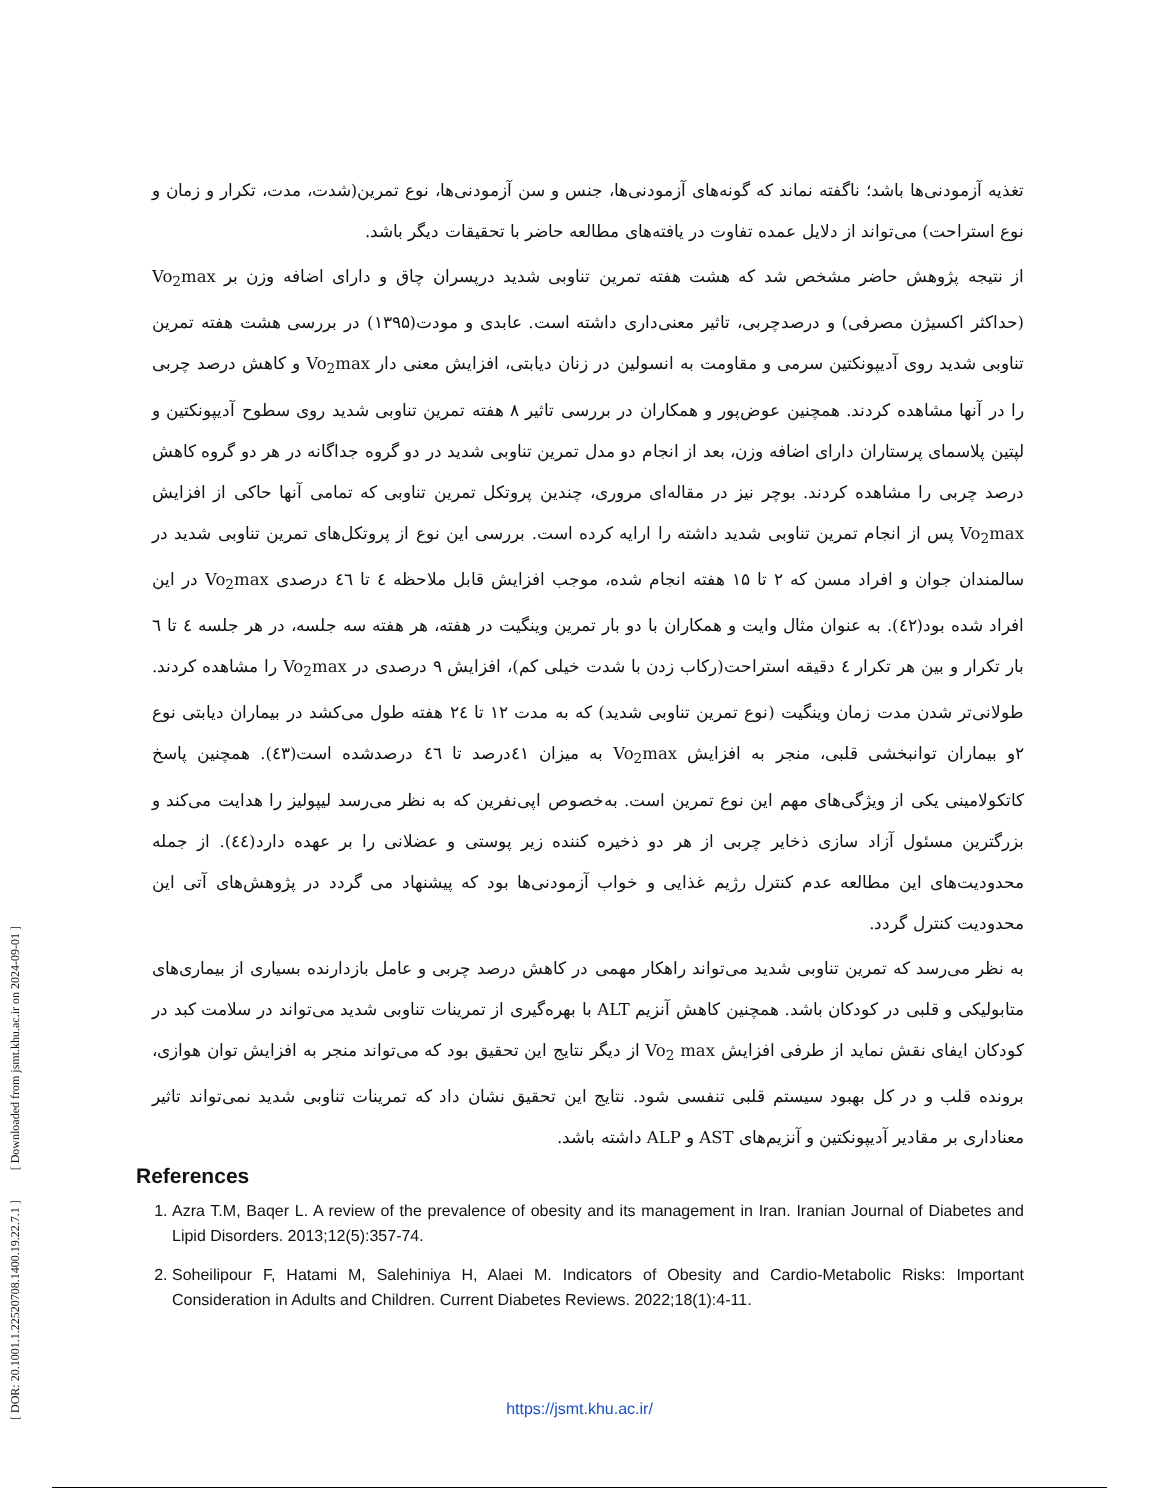[ DOR: 20.1001.1.22520708.1400.19.22.7.1 ] [ Downloaded from jsmt.khu.ac.ir on 2024-09-01 ]
تغذیه آزمودنی‌ها باشد؛ ناگفته نماند که گونه‌های آزمودنی‌ها، جنس و سن آزمودنی‌ها، نوع تمرین(شدت، مدت، تکرار و زمان و نوع استراحت) می‌تواند از دلایل عمده تفاوت در یافته‌های مطالعه حاضر با تحقیقات دیگر باشد.
از نتیجه پژوهش حاضر مشخص شد که هشت هفته تمرین تناوبی شدید درپسران چاق و دارای اضافه وزن بر Vo<sub>2</sub>max (حداکثر اکسیژن مصرفی) و درصدچربی، تاثیر معنی‌داری داشته است. عابدی و مودت(۱۳۹۵) در بررسی هشت هفته تمرین تناوبی شدید روی آدیپونکتین سرمی و مقاومت به انسولین در زنان دیابتی، افزایش معنی دار Vo<sub>2</sub>max و کاهش درصد چربی را در آنها مشاهده کردند. همچنین عوض‌پور و همکاران در بررسی تاثیر ۸ هفته تمرین تناوبی شدید روی سطوح آدیپونکتین و لپتین پلاسمای پرستاران دارای اضافه وزن، بعد از انجام دو مدل تمرین تناوبی شدید در دو گروه جداگانه در هر دو گروه کاهش درصد چربی را مشاهده کردند. بوچر نیز در مقاله‌ای مروری، چندین پروتکل تمرین تناوبی که تمامی آنها حاکی از افزایش Vo<sub>2</sub>max پس از انجام تمرین تناوبی شدید داشته را ارایه کرده است. بررسی این نوع از پروتکل‌های تمرین تناوبی شدید در سالمندان جوان و افراد مسن که ۲ تا ۱۵ هفته انجام شده، موجب افزایش قابل ملاحظه ٤ تا ٤٦ درصدی Vo<sub>2</sub>max در این افراد شده بود(٤٢). به عنوان مثال وایت و همکاران با دو بار تمرین وینگیت در هفته، هر هفته سه جلسه، در هر جلسه ٤ تا ٦ بار تکرار و بین هر تکرار ٤ دقیقه استراحت(رکاب زدن با شدت خیلی کم)، افزایش ۹ درصدی در Vo<sub>2</sub>max را مشاهده کردند. طولانی‌تر شدن مدت زمان وینگیت (نوع تمرین تناوبی شدید) که به مدت ۱۲ تا ٢٤ هفته طول می‌کشد در بیماران دیابتی نوع ۲و بیماران توانبخشی قلبی، منجر به افزایش Vo<sub>2</sub>max به میزان ٤١درصد تا ٤٦ درصدشده است(٤٣). همچنین پاسخ کاتکولامینی یکی از ویژگی‌های مهم این نوع تمرین است. به‌خصوص اپی‌نفرین که به نظر می‌رسد لیپولیز را هدایت می‌کند و بزرگترین مسئول آزاد سازی ذخایر چربی از هر دو ذخیره کننده زیر پوستی و عضلانی را بر عهده دارد(٤٤). از جمله محدودیت‌های این مطالعه عدم کنترل رژیم غذایی و خواب آزمودنی‌ها بود که پیشنهاد می گردد در پژوهش‌های آتی این محدودیت کنترل گردد.
به نظر می‌رسد که تمرین تناوبی شدید می‌تواند راهکار مهمی در کاهش درصد چربی و عامل بازدارنده بسیاری از بیماری‌های متابولیکی و قلبی در کودکان باشد. همچنین کاهش آنزیم ALT با بهره‌گیری از تمرینات تناوبی شدید می‌تواند در سلامت کبد در کودکان ایفای نقش نماید از طرفی افزایش Vo<sub>2</sub> max از دیگر نتایج این تحقیق بود که می‌تواند منجر به افزایش توان هوازی، برونده قلب و در کل بهبود سیستم قلبی تنفسی شود. نتایج این تحقیق نشان داد که تمرینات تناوبی شدید نمی‌تواند تاثیر معناداری بر مقادیر آدیپونکتین و آنزیم‌های AST و ALP داشته باشد.
References
1. Azra T.M, Baqer L. A review of the prevalence of obesity and its management in Iran. Iranian Journal of Diabetes and Lipid Disorders. 2013;12(5):357-74.
2. Soheilipour F, Hatami M, Salehiniya H, Alaei M. Indicators of Obesity and Cardio-Metabolic Risks: Important Consideration in Adults and Children. Current Diabetes Reviews. 2022;18(1):4-11.
https://jsmt.khu.ac.ir/